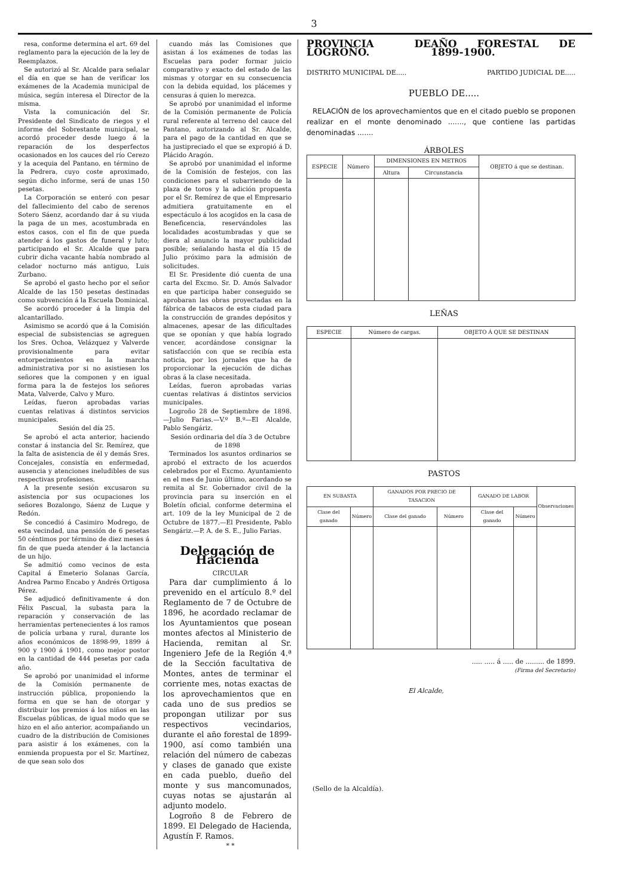3
resa, conforme determina el art. 69 del reglamento para la ejecución de la ley de Reemplazos.
Se autorizó al Sr. Alcalde para señalar el día en que se han de verificar los exámenes de la Academia municipal de música, según interesa el Director de la misma.
Vista la comunicación del Sr. Presidente del Sindicato de riegos y el informe del Sobrestante municipal, se acordó proceder desde luego á la reparación de los desperfectos ocasionados en los cauces del río Cerezo y la acequia del Pantano, en término de la Pedrera, cuyo coste aproximado, según dicho informe, será de unas 150 pesetas.
La Corporación se enteró con pesar del fallecimiento del cabo de serenos Sotero Sáenz, acordando dar á su viuda la paga de un mes, acostumbrada en estos casos, con el fin de que pueda atender á los gastos de funeral y luto; participando el Sr. Alcalde que para cubrir dicha vacante había nombrado al celador nocturno más antiguo, Luis Zurbano.
Se aprobó el gasto hecho por el señor Alcalde de las 150 pesetas destinadas como subvención á la Escuela Dominical.
Se acordó proceder á la limpia del alcantarillado.
Asimismo se acordó que á la Comisión especial de subsistencias se agreguen los Sres. Ochoa, Velázquez y Valverde provisionalmente para evitar entorpecimientos en la marcha administrativa por si no asistiesen los señores que la componen y en igual forma para la de festejos los señores Mata, Valverde, Calvo y Muro.
Leídas, fueron aprobadas varias cuentas relativas á distintos servicios municipales.
Sesión del día 25.
Se aprobó el acta anterior, haciendo constar á instancia del Sr. Remírez, que la falta de asistencia de él y demás Sres. Concejales, consistía en enfermedad, ausencia y atenciones ineludibles de sus respectivas profesiones.
A la presente sesión excusaron su asistencia por sus ocupaciones los señores Bozalongo, Sáenz de Luque y Redón.
Se concedió á Casimiro Modrego, de esta vecindad, una pensión de 6 pesetas 50 céntimos por término de diez meses á fin de que pueda atender á la lactancia de un hijo.
Se admitió como vecinos de esta Capital á Emeterio Solanas García, Andrea Parmo Encabo y Andrés Ortigosa Pérez.
Se adjudicó definitivamente á don Félix Pascual, la subasta para la reparación y conservación de las herramientas pertenecientes á los ramos de policía urbana y rural, durante los años económicos de 1898-99, 1899 á 900 y 1900 á 1901, como mejor postor en la cantidad de 444 pesetas por cada año.
Se aprobó por unanimidad el informe de la Comisión permanente de instrucción pública, proponiendo la forma en que se han de otorgar y distribuir los premios á los niños en las Escuelas públicas, de igual modo que se hizo en el año anterior, acompañando un cuadro de la distribución de Comisiones para asistir á los exámenes, con la enmienda propuesta por el Sr. Martínez, de que sean solo dos
cuando más las Comisiones que asistan á los exámenes de todas las Escuelas para poder formar juicio comparativo y exacto del estado de las mismas y otorgar en su consecuencia con la debida equidad, los plácemes y censuras á quien lo merezca.
Se aprobó por unanimidad el informe de la Comisión permanente de Policía rural referente al terreno del cauce del Pantano, autorizando al Sr. Alcalde, para el pago de la cantidad en que se ha justipreciado el que se expropió á D. Plácido Aragón.
Se aprobó por unanimidad el informe de la Comisión de festejos, con las condiciones para el subarriendo de la plaza de toros y la adición propuesta por el Sr. Remírez de que el Empresario admitiera gratuitamente en el espectáculo á los acogidos en la casa de Beneficencia, reservándoles las localidades acostumbradas y que se diera al anuncio la mayor publicidad posible; señalando hasta el día 15 de Julio próximo para la admisión de solicitudes.
El Sr. Presidente dió cuenta de una carta del Excmo. Sr. D. Amós Salvador en que participa haber conseguido se aprobaran las obras proyectadas en la fábrica de tabacos de esta ciudad para la construcción de grandes depósitos y almacenes, apesar de las dificultades que se oponían y que había logrado vencer, acordándose consignar la satisfacción con que se recibía esta noticia, por los jornales que ha de proporcionar la ejecución de dichas obras á la clase necesitada.
Leídas, fueron aprobadas varias cuentas relativas á distintos servicios municipales.
Logroño 28 de Septiembre de 1898. —Julio Farias.—V.º B.º—El Alcalde, Pablo Sengáriz.
Sesión ordinaria del día 3 de Octubre de 1898
Terminados los asuntos ordinarios se aprobó el extracto de los acuerdos celebrados por el Excmo. Ayuntamiento en el mes de Junio último, acordando se remita al Sr. Gobernador civil de la provincia para su inserción en el Boletín oficial, conforme determina el art. 109 de la ley Municipal de 2 de Octubre de 1877.—El Presidente, Pablo Sengáriz.—P. A. de S. E., Julio Farias.
Delegación de Hacienda
CIRCULAR
Para dar cumplimiento á lo prevenido en el artículo 8.º del Reglamento de 7 de Octubre de 1896, he acordado reclamar de los Ayuntamientos que posean montes afectos al Ministerio de Hacienda, remitan al Sr. Ingeniero Jefe de la Región 4.ª de la Sección facultativa de Montes, antes de terminar el corriente mes, notas exactas de los aprovechamientos que en cada uno de sus predios se propongan utilizar por sus respectivos vecindarios, durante el año forestal de 1899-1900, así como también una relación del número de cabezas y clases de ganado que existe en cada pueblo, dueño del monte y sus mancomunados, cuyas notas se ajustarán al adjunto modelo.
Logroño 8 de Febrero de 1899. El Delegado de Hacienda, Agustín F. Ramos.
* *
PROVINCIA DE LOGROÑO. AÑO FORESTAL DE 1899-1900.
DISTRITO MUNICIPAL DE..... PARTIDO JUDICIAL DE.....
PUEBLO DE.....
RELACIÓN de los aprovechamientos que en el citado pueblo se proponen realizar en el monte denominado ......., que contiene las partidas denominadas .......
ÁRBOLES
| ESPECIE | Número | DIMENSIONES EN METROS | | OBJETO á que se destinan. |
| --- | --- | --- | --- | --- |
| | | Altura | Circunstancia | |
LEÑAS
| ESPECIE | Número de cargas. | OBJETO Á QUE SE DESTINAN |
| --- | --- | --- |
PASTOS
| EN SUBASTA | | GANADOS POR PRECIO DE TASACION | | GANADO DE LABOR | | Observaciones |
| --- | --- | --- | --- | --- | --- | --- |
| Clase del ganado | Número | Clase del ganado | Número | Clase del ganado | Número | |
..... ..... á ..... de ......... de 1899.
(Firma del Secretario)
El Alcalde,
(Sello de la Alcaldía).